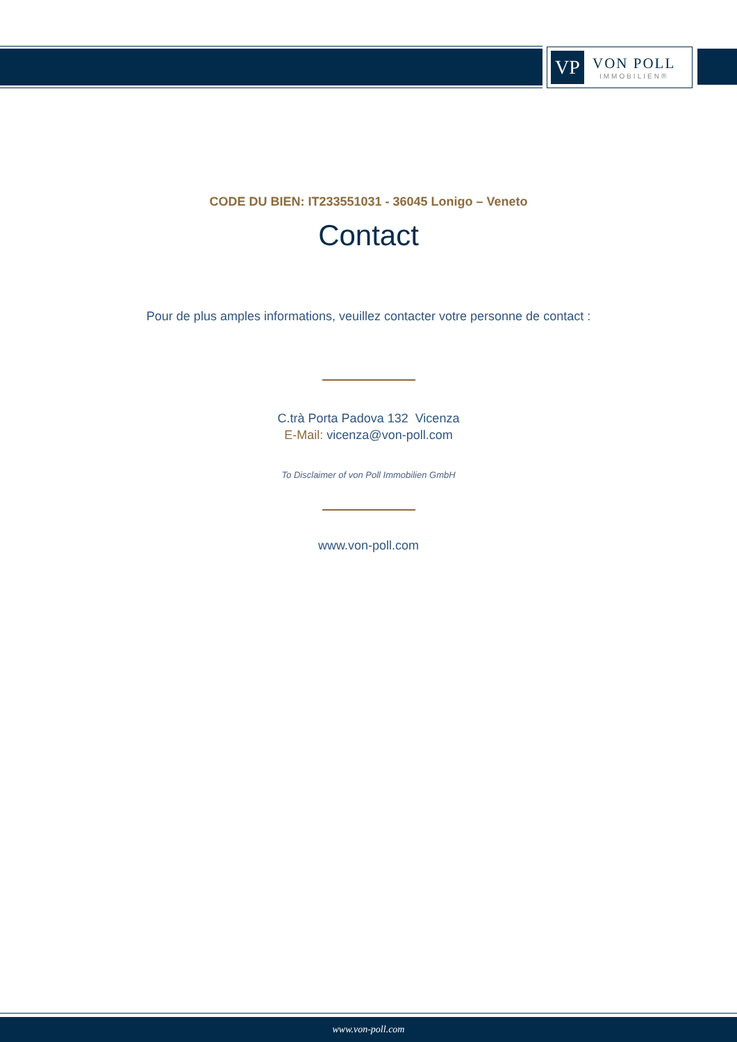VP
VON POLL
IMMOBILIEN®
CODE DU BIEN: IT233551031 - 36045 Lonigo – Veneto
Contact
Pour de plus amples informations, veuillez contacter votre personne de contact :
C.trà Porta Padova 132 Vicenza
E-Mail: vicenza@von-poll.com
To Disclaimer of von Poll Immobilien GmbH
www.von-poll.com
www.von-poll.com